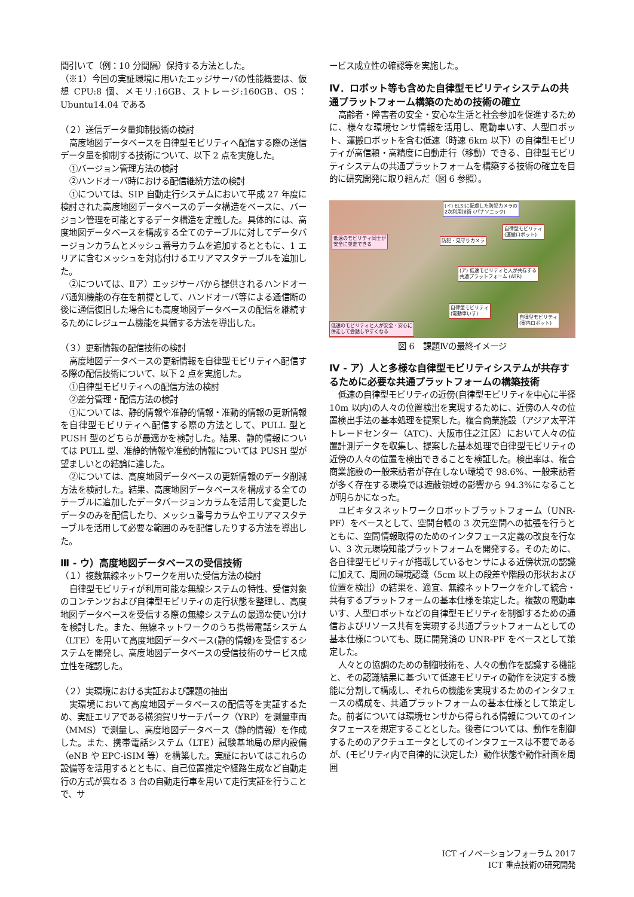間引いて（例：10 分間隔）保持する方法とした。
（※1）今回の実証環境に用いたエッジサーバの性能概要は、仮想 CPU:8 個、メモリ:16GB、ストレージ:160GB、OS：Ubuntu14.04 である
（２）送信データ量抑制技術の検討
高度地図データベースを自律型モビリティへ配信する際の送信データ量を抑制する技術について、以下 2 点を実施した。
①バージョン管理方法の検討
②ハンドオーバ時における配信継続方法の検討
①については、SIP 自動走行システムにおいて平成 27 年度に検討された高度地図データベースのデータ構造をベースに、バージョン管理を可能とするデータ構造を定義した。具体的には、高度地図データベースを構成する全てのテーブルに対してデータバージョンカラムとメッシュ番号カラムを追加するとともに、1 エリアに含むメッシュを対応付けるエリアマスタテーブルを追加した。
②については、Ⅱア）エッジサーバから提供されるハンドオーバ通知機能の存在を前提として、ハンドオーバ等による通信断の後に通信復旧した場合にも高度地図データベースの配信を継続するためにレジューム機能を具備する方法を導出した。
（３）更新情報の配信技術の検討
高度地図データベースの更新情報を自律型モビリティへ配信する際の配信技術について、以下 2 点を実施した。
①自律型モビリティへの配信方法の検討
②差分管理・配信方法の検討
①については、静的情報や准静的情報・准動的情報の更新情報を自律型モビリティへ配信する際の方法として、PULL 型と PUSH 型のどちらが最適かを検討した。結果、静的情報については PULL 型、准静的情報や准動的情報については PUSH 型が望ましいとの結論に達した。
②については、高度地図データベースの更新情報のデータ削減方法を検討した。結果、高度地図データベースを構成する全てのテーブルに追加したデータバージョンカラムを活用して変更したデータのみを配信したり、メッシュ番号カラムやエリアマスタテーブルを活用して必要な範囲のみを配信したりする方法を導出した。
Ⅲ - ウ）高度地図データベースの受信技術
（１）複数無線ネットワークを用いた受信方法の検討
自律型モビリティが利用可能な無線システムの特性、受信対象のコンテンツおよび自律型モビリティの走行状態を整理し、高度地図データベースを受信する際の無線システムの最適な使い分けを検討した。また、無線ネットワークのうち携帯電話システム（LTE）を用いて高度地図データベース(静的情報)を受信するシステムを開発し、高度地図データベースの受信技術のサービス成立性を確認した。
（２）実環境における実証および課題の抽出
実環境において高度地図データベースの配信等を実証するため、実証エリアである横須賀リサーチパーク（YRP）を測量車両（MMS）で測量し、高度地図データベース（静的情報）を作成した。また、携帯電話システム（LTE）試験基地局の屋内設備（eNB や EPC-iSIM 等）を構築した。実証においてはこれらの設備等を活用するとともに、自己位置推定や経路生成など自動走行の方式が異なる 3 台の自動走行車を用いて走行実証を行うことで、サ
ービス成立性の確認等を実施した。
Ⅳ．ロボット等も含めた自律型モビリティシステムの共通プラットフォーム構築のための技術の確立
高齢者・障害者の安全・安心な生活と社会参加を促進するために、様々な環境センサ情報を活用し、電動車いす、人型ロボット、運搬ロボットを含む低速（時速 6km 以下）の自律型モビリティが高信頼・高精度に自動走行（移動）できる、自律型モビリティシステムの共通プラットフォームを構築する技術の確立を目的に研究開発に取り組んだ（図 6 参照）。
低速のモビリティ同士が
安全に並走できる
(イ) ELSIに配慮した防犯カメラの
2次利用技術 (パナソニック)
防犯・見守りカメラ
自律型モビリティ
(運搬ロボット)
(ア) 低速モビリティと人が共存する
共通プラットフォーム (ATR)
自律型モビリティ
(電動車いす)
自律型モビリティ
(案内ロボット) 低速のモビリティと人が安全・安心に
併走して会話しやすくなる
図 6　課題Ⅳの最終イメージ
Ⅳ - ア）人と多様な自律型モビリティシステムが共存するために必要な共通プラットフォームの構築技術
低速の自律型モビリティの近傍(自律型モビリティを中心に半径 10m 以内)の人々の位置検出を実現するために、近傍の人々の位置検出手法の基本処理を提案した。複合商業施設（アジア太平洋トレードセンター（ATC)、大阪市住之江区）において人々の位置計測データを収集し、提案した基本処理で自律型モビリティの近傍の人々の位置を検出できることを検証した。検出率は、複合商業施設の一般来訪者が存在しない環境で 98.6%、一般来訪者が多く存在する環境では遮蔽領域の影響から 94.3%になることが明らかになった。
ユビキタスネットワークロボットプラットフォーム（UNR-PF）をベースとして、空間台帳の 3 次元空間への拡張を行うとともに、空間情報取得のためのインタフェース定義の改良を行ない、3 次元環境知能プラットフォームを開発する。そのために、各自律型モビリティが搭載しているセンサによる近傍状況の認識に加えて、周囲の環境認識（5cm 以上の段差や階段の形状および位置を検出）の結果を、適宜、無線ネットワークを介して統合・共有するプラットフォームの基本仕様を策定した。複数の電動車いす、人型ロボットなどの自律型モビリティを制御するための通信およびリソース共有を実現する共通プラットフォームとしての基本仕様についても、既に開発済の UNR-PF をベースとして策定した。
人々との協調のための制御技術を、人々の動作を認識する機能と、その認識結果に基づいて低速モビリティの動作を決定する機能に分割して構成し、それらの機能を実現するためのインタフェースの構成を、共通プラットフォームの基本仕様として策定した。前者については環境センサから得られる情報についてのインタフェースを規定することとした。後者については、動作を制御するためのアクチュエータとしてのインタフェースは不要であるが、(モビリティ内で自律的に決定した）動作状態や動作計画を周囲
ICT イノベーションフォーラム 2017
ICT 重点技術の研究開発